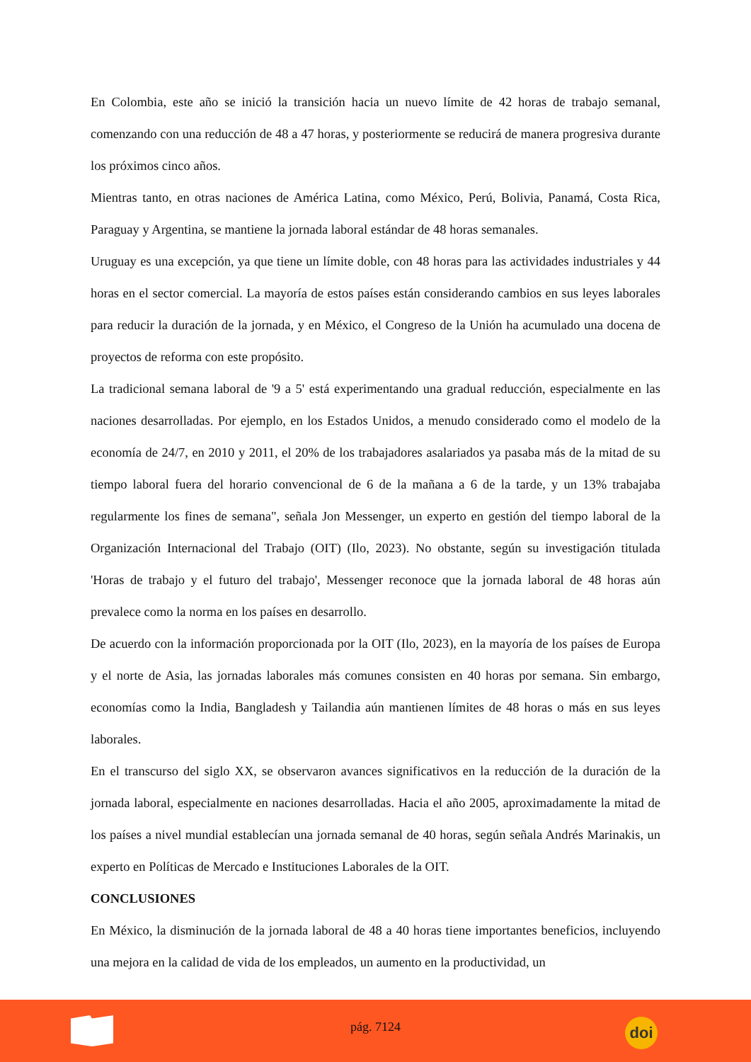En Colombia, este año se inició la transición hacia un nuevo límite de 42 horas de trabajo semanal, comenzando con una reducción de 48 a 47 horas, y posteriormente se reducirá de manera progresiva durante los próximos cinco años.
Mientras tanto, en otras naciones de América Latina, como México, Perú, Bolivia, Panamá, Costa Rica, Paraguay y Argentina, se mantiene la jornada laboral estándar de 48 horas semanales.
Uruguay es una excepción, ya que tiene un límite doble, con 48 horas para las actividades industriales y 44 horas en el sector comercial. La mayoría de estos países están considerando cambios en sus leyes laborales para reducir la duración de la jornada, y en México, el Congreso de la Unión ha acumulado una docena de proyectos de reforma con este propósito.
La tradicional semana laboral de '9 a 5' está experimentando una gradual reducción, especialmente en las naciones desarrolladas. Por ejemplo, en los Estados Unidos, a menudo considerado como el modelo de la economía de 24/7, en 2010 y 2011, el 20% de los trabajadores asalariados ya pasaba más de la mitad de su tiempo laboral fuera del horario convencional de 6 de la mañana a 6 de la tarde, y un 13% trabajaba regularmente los fines de semana", señala Jon Messenger, un experto en gestión del tiempo laboral de la Organización Internacional del Trabajo (OIT) (Ilo, 2023). No obstante, según su investigación titulada 'Horas de trabajo y el futuro del trabajo', Messenger reconoce que la jornada laboral de 48 horas aún prevalece como la norma en los países en desarrollo.
De acuerdo con la información proporcionada por la OIT (Ilo, 2023), en la mayoría de los países de Europa y el norte de Asia, las jornadas laborales más comunes consisten en 40 horas por semana. Sin embargo, economías como la India, Bangladesh y Tailandia aún mantienen límites de 48 horas o más en sus leyes laborales.
En el transcurso del siglo XX, se observaron avances significativos en la reducción de la duración de la jornada laboral, especialmente en naciones desarrolladas. Hacia el año 2005, aproximadamente la mitad de los países a nivel mundial establecían una jornada semanal de 40 horas, según señala Andrés Marinakis, un experto en Políticas de Mercado e Instituciones Laborales de la OIT.
CONCLUSIONES
En México, la disminución de la jornada laboral de 48 a 40 horas tiene importantes beneficios, incluyendo una mejora en la calidad de vida de los empleados, un aumento en la productividad, un
pág. 7124 doi